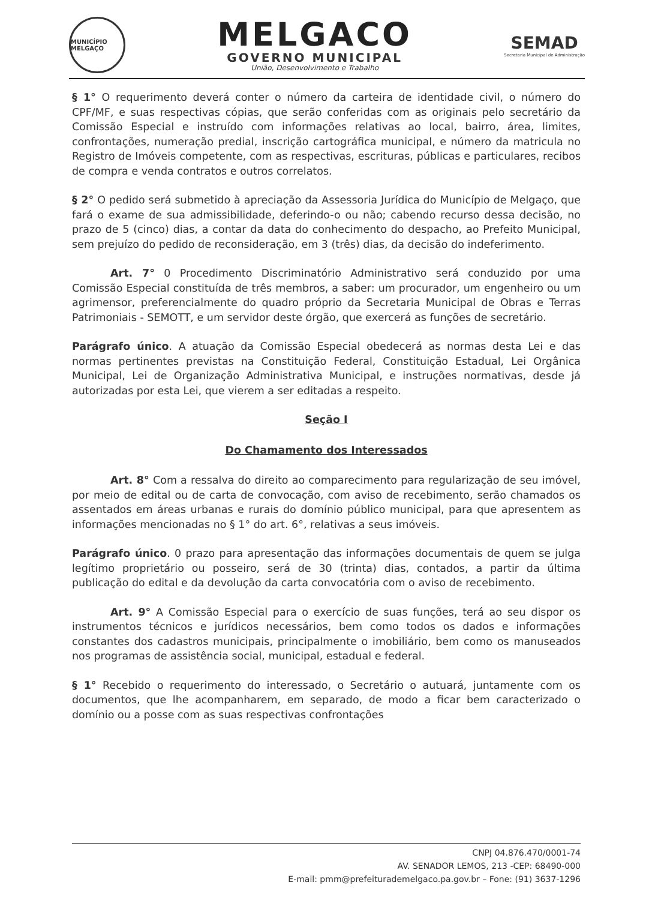MUNICÍPIO MELGAÇO
MELGACO
GOVERNO MUNICIPAL
União, Desenvolvimento e Trabalho
SEMAD
Secretaria Municipal de Administração
§ 1° O requerimento deverá conter o número da carteira de identidade civil, o número do CPF/MF, e suas respectivas cópias, que serão conferidas com as originais pelo secretário da Comissão Especial e instruído com informações relativas ao local, bairro, área, limites, confrontações, numeração predial, inscrição cartográfica municipal, e número da matricula no Registro de Imóveis competente, com as respectivas, escrituras, públicas e particulares, recibos de compra e venda contratos e outros correlatos.
§ 2° O pedido será submetido à apreciação da Assessoria Jurídica do Município de Melgaço, que fará o exame de sua admissibilidade, deferindo-o ou não; cabendo recurso dessa decisão, no prazo de 5 (cinco) dias, a contar da data do conhecimento do despacho, ao Prefeito Municipal, sem prejuízo do pedido de reconsideração, em 3 (três) dias, da decisão do indeferimento.
Art. 7° 0 Procedimento Discriminatório Administrativo será conduzido por uma Comissão Especial constituída de três membros, a saber: um procurador, um engenheiro ou um agrimensor, preferencialmente do quadro próprio da Secretaria Municipal de Obras e Terras Patrimoniais - SEMOTT, e um servidor deste órgão, que exercerá as funções de secretário.
Parágrafo único. A atuação da Comissão Especial obedecerá as normas desta Lei e das normas pertinentes previstas na Constituição Federal, Constituição Estadual, Lei Orgânica Municipal, Lei de Organização Administrativa Municipal, e instruções normativas, desde já autorizadas por esta Lei, que vierem a ser editadas a respeito.
Seção I
Do Chamamento dos Interessados
Art. 8° Com a ressalva do direito ao comparecimento para regularização de seu imóvel, por meio de edital ou de carta de convocação, com aviso de recebimento, serão chamados os assentados em áreas urbanas e rurais do domínio público municipal, para que apresentem as informações mencionadas no § 1° do art. 6°, relativas a seus imóveis.
Parágrafo único. 0 prazo para apresentação das informações documentais de quem se julga legítimo proprietário ou posseiro, será de 30 (trinta) dias, contados, a partir da última publicação do edital e da devolução da carta convocatória com o aviso de recebimento.
Art. 9° A Comissão Especial para o exercício de suas funções, terá ao seu dispor os instrumentos técnicos e jurídicos necessários, bem como todos os dados e informações constantes dos cadastros municipais, principalmente o imobiliário, bem como os manuseados nos programas de assistência social, municipal, estadual e federal.
§ 1° Recebido o requerimento do interessado, o Secretário o autuará, juntamente com os documentos, que lhe acompanharem, em separado, de modo a ficar bem caracterizado o domínio ou a posse com as suas respectivas confrontações
CNPJ 04.876.470/0001-74
AV. SENADOR LEMOS, 213 -CEP: 68490-000
E-mail: pmm@prefeiturademelgaco.pa.gov.br – Fone: (91) 3637-1296